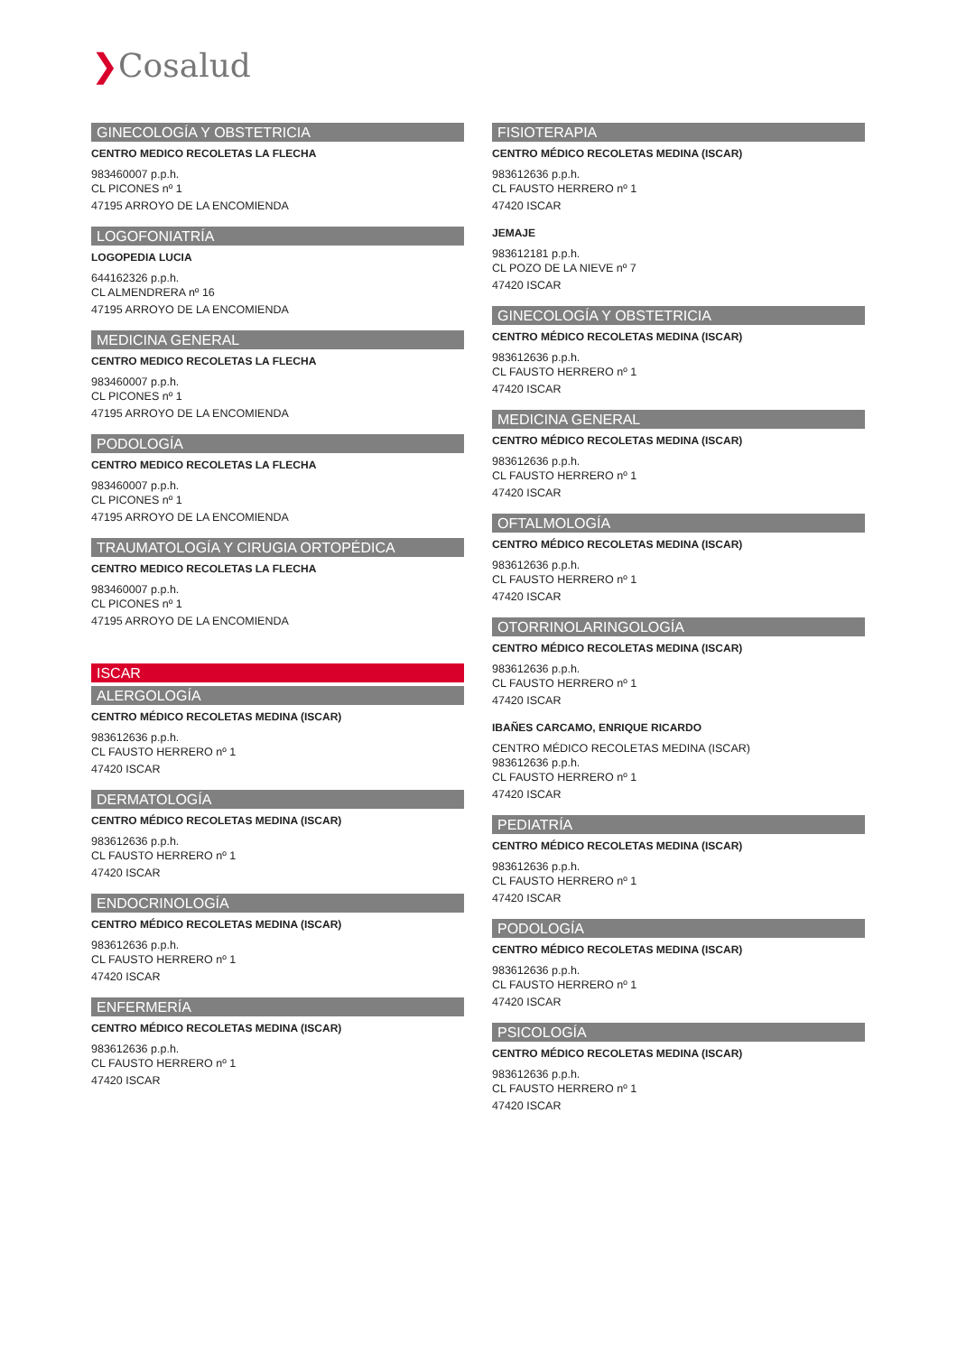❯Cosalud
GINECOLOGÍA Y OBSTETRICIA
CENTRO MEDICO RECOLETAS LA FLECHA
983460007 p.p.h.
CL PICONES nº 1
47195 ARROYO DE LA ENCOMIENDA
LOGOFONIATRÍA
LOGOPEDIA LUCIA
644162326 p.p.h.
CL ALMENDRERA nº 16
47195 ARROYO DE LA ENCOMIENDA
MEDICINA GENERAL
CENTRO MEDICO RECOLETAS LA FLECHA
983460007 p.p.h.
CL PICONES nº 1
47195 ARROYO DE LA ENCOMIENDA
PODOLOGÍA
CENTRO MEDICO RECOLETAS LA FLECHA
983460007 p.p.h.
CL PICONES nº 1
47195 ARROYO DE LA ENCOMIENDA
TRAUMATOLOGÍA Y CIRUGIA ORTOPÉDICA
CENTRO MEDICO RECOLETAS LA FLECHA
983460007 p.p.h.
CL PICONES nº 1
47195 ARROYO DE LA ENCOMIENDA
ISCAR
ALERGOLOGÍA
CENTRO MÉDICO RECOLETAS MEDINA (ISCAR)
983612636 p.p.h.
CL FAUSTO HERRERO nº 1
47420 ISCAR
DERMATOLOGÍA
CENTRO MÉDICO RECOLETAS MEDINA (ISCAR)
983612636 p.p.h.
CL FAUSTO HERRERO nº 1
47420 ISCAR
ENDOCRINOLOGÍA
CENTRO MÉDICO RECOLETAS MEDINA (ISCAR)
983612636 p.p.h.
CL FAUSTO HERRERO nº 1
47420 ISCAR
ENFERMERÍA
CENTRO MÉDICO RECOLETAS MEDINA (ISCAR)
983612636 p.p.h.
CL FAUSTO HERRERO nº 1
47420 ISCAR
FISIOTERAPIA
CENTRO MÉDICO RECOLETAS MEDINA (ISCAR)
983612636 p.p.h.
CL FAUSTO HERRERO nº 1
47420 ISCAR
JEMAJE
983612181 p.p.h.
CL POZO DE LA NIEVE nº 7
47420 ISCAR
GINECOLOGÍA Y OBSTETRICIA
CENTRO MÉDICO RECOLETAS MEDINA (ISCAR)
983612636 p.p.h.
CL FAUSTO HERRERO nº 1
47420 ISCAR
MEDICINA GENERAL
CENTRO MÉDICO RECOLETAS MEDINA (ISCAR)
983612636 p.p.h.
CL FAUSTO HERRERO nº 1
47420 ISCAR
OFTALMOLOGÍA
CENTRO MÉDICO RECOLETAS MEDINA (ISCAR)
983612636 p.p.h.
CL FAUSTO HERRERO nº 1
47420 ISCAR
OTORRINOLARINGOLOGÍA
CENTRO MÉDICO RECOLETAS MEDINA (ISCAR)
983612636 p.p.h.
CL FAUSTO HERRERO nº 1
47420 ISCAR
IBAÑES CARCAMO, ENRIQUE RICARDO
CENTRO MÉDICO RECOLETAS MEDINA (ISCAR)
983612636 p.p.h.
CL FAUSTO HERRERO nº 1
47420 ISCAR
PEDIATRÍA
CENTRO MÉDICO RECOLETAS MEDINA (ISCAR)
983612636 p.p.h.
CL FAUSTO HERRERO nº 1
47420 ISCAR
PODOLOGÍA
CENTRO MÉDICO RECOLETAS MEDINA (ISCAR)
983612636 p.p.h.
CL FAUSTO HERRERO nº 1
47420 ISCAR
PSICOLOGÍA
CENTRO MÉDICO RECOLETAS MEDINA (ISCAR)
983612636 p.p.h.
CL FAUSTO HERRERO nº 1
47420 ISCAR